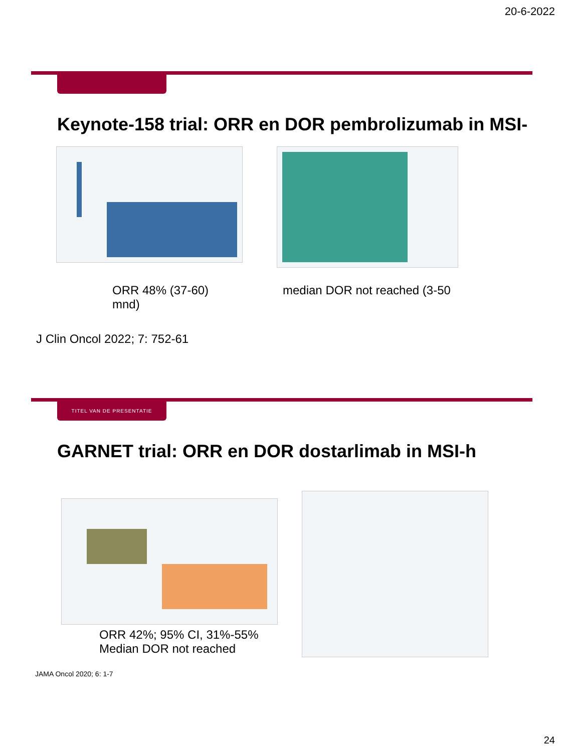20-6-2022
Keynote-158 trial: ORR en DOR pembrolizumab in MSI-h
ORR 48% (37-60)
mnd)
median DOR not reached (3-50
J Clin Oncol 2022; 7: 752-61
TITEL VAN DE PRESENTATIE
GARNET trial: ORR en DOR dostarlimab in MSI-h
ORR 42%; 95% CI, 31%-55%
Median DOR not reached
JAMA Oncol 2020; 6: 1-7
24